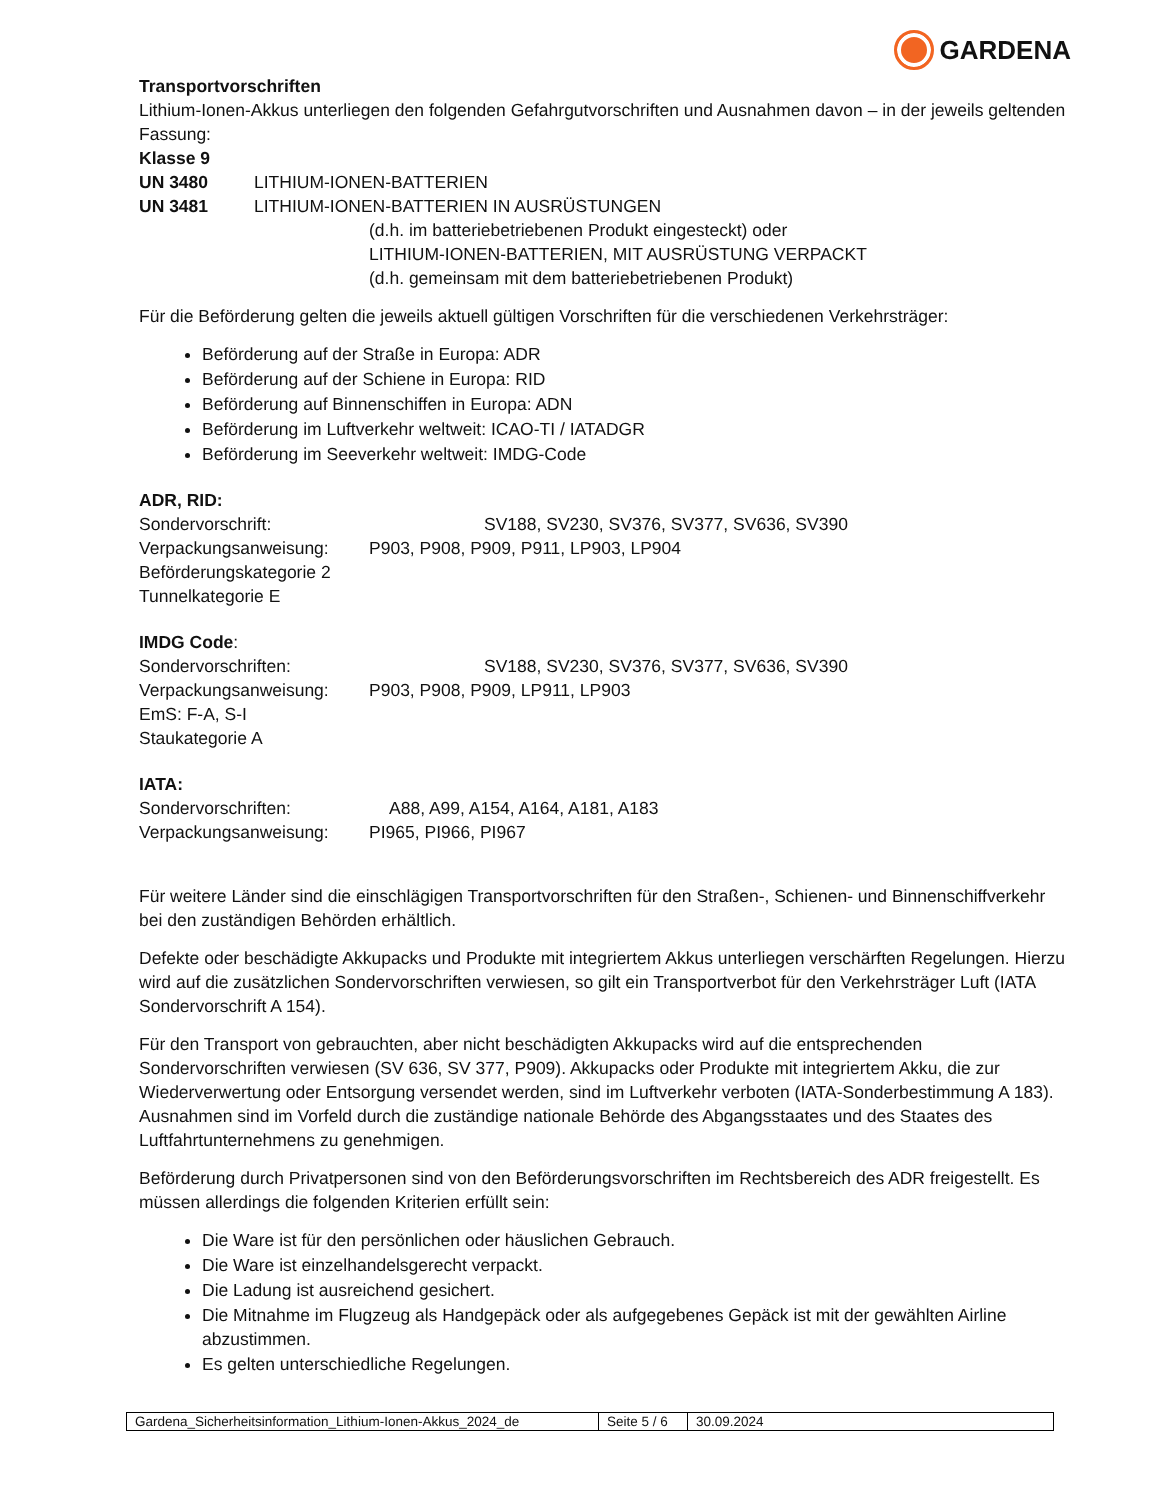GARDENA
Transportvorschriften
Lithium-Ionen-Akkus unterliegen den folgenden Gefahrgutvorschriften und Ausnahmen davon – in der jeweils geltenden Fassung:
Klasse 9
UN 3480 LITHIUM-IONEN-BATTERIEN
UN 3481 LITHIUM-IONEN-BATTERIEN IN AUSRÜSTUNGEN
(d.h. im batteriebetriebenen Produkt eingesteckt) oder
LITHIUM-IONEN-BATTERIEN, MIT AUSRÜSTUNG VERPACKT
(d.h. gemeinsam mit dem batteriebetriebenen Produkt)
Für die Beförderung gelten die jeweils aktuell gültigen Vorschriften für die verschiedenen Verkehrsträger:
Beförderung auf der Straße in Europa: ADR
Beförderung auf der Schiene in Europa: RID
Beförderung auf Binnenschiffen in Europa: ADN
Beförderung im Luftverkehr weltweit: ICAO-TI / IATADGR
Beförderung im Seeverkehr weltweit: IMDG-Code
ADR, RID:
| Sondervorschrift: | SV188, SV230, SV376, SV377, SV636, SV390 |
| Verpackungsanweisung: | P903, P908, P909, P911, LP903, LP904 |
Beförderungskategorie 2
Tunnelkategorie E
IMDG Code:
| Sondervorschriften: | SV188, SV230, SV376, SV377, SV636, SV390 |
| Verpackungsanweisung: | P903, P908, P909, LP911, LP903 |
EmS: F-A, S-I
Staukategorie A
IATA:
| Sondervorschriften: | A88, A99, A154, A164, A181, A183 |
| Verpackungsanweisung: | PI965, PI966, PI967 |
Für weitere Länder sind die einschlägigen Transportvorschriften für den Straßen-, Schienen- und Binnenschiffverkehr bei den zuständigen Behörden erhältlich.
Defekte oder beschädigte Akkupacks und Produkte mit integriertem Akkus unterliegen verschärften Regelungen. Hierzu wird auf die zusätzlichen Sondervorschriften verwiesen, so gilt ein Transportverbot für den Verkehrsträger Luft (IATA Sondervorschrift A 154).
Für den Transport von gebrauchten, aber nicht beschädigten Akkupacks wird auf die entsprechenden Sondervorschriften verwiesen (SV 636, SV 377, P909). Akkupacks oder Produkte mit integriertem Akku, die zur Wiederverwertung oder Entsorgung versendet werden, sind im Luftverkehr verboten (IATA-Sonderbestimmung A 183). Ausnahmen sind im Vorfeld durch die zuständige nationale Behörde des Abgangsstaates und des Staates des Luftfahrtunternehmens zu genehmigen.
Beförderung durch Privatpersonen sind von den Beförderungsvorschriften im Rechtsbereich des ADR freigestellt. Es müssen allerdings die folgenden Kriterien erfüllt sein:
Die Ware ist für den persönlichen oder häuslichen Gebrauch.
Die Ware ist einzelhandelsgerecht verpackt.
Die Ladung ist ausreichend gesichert.
Die Mitnahme im Flugzeug als Handgepäck oder als aufgegebenes Gepäck ist mit der gewählten Airline abzustimmen.
Es gelten unterschiedliche Regelungen.
| Gardena_Sicherheitsinformation_Lithium-Ionen-Akkus_2024_de | Seite 5 / 6 | 30.09.2024 |